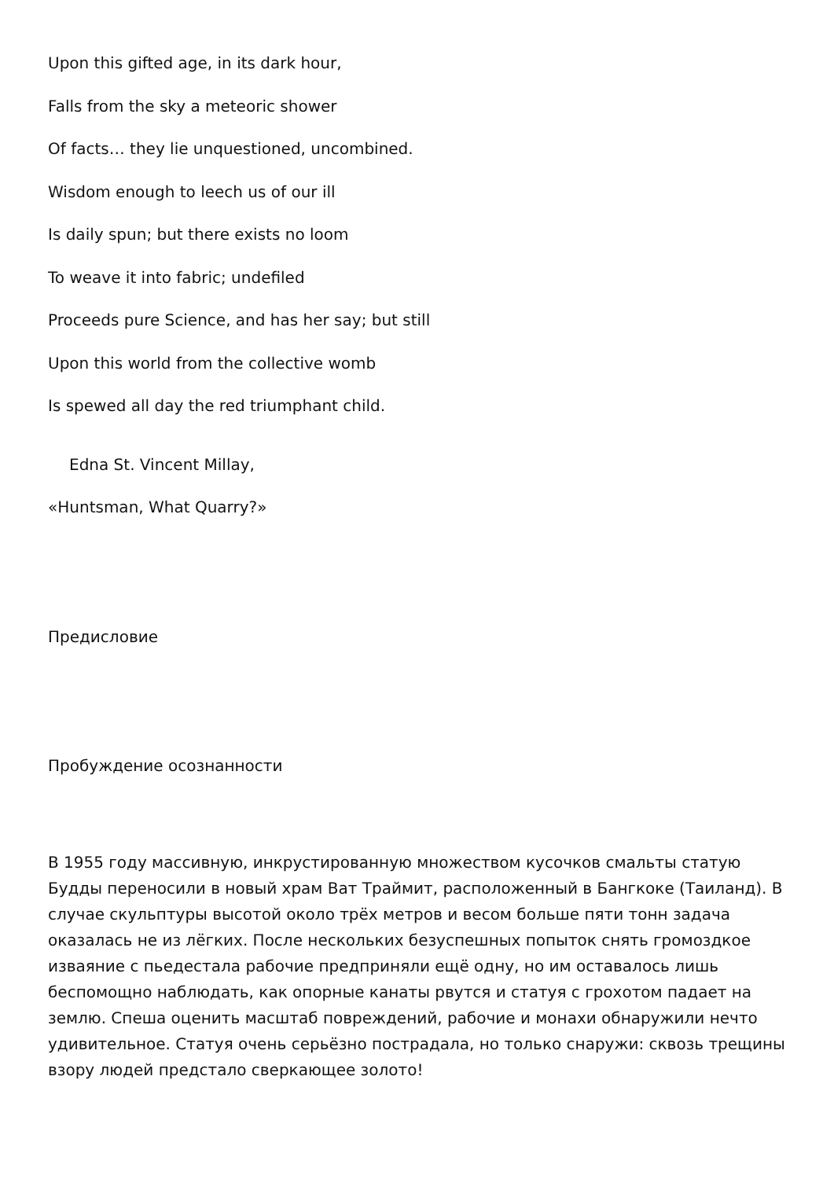Upon this gifted age, in its dark hour,
Falls from the sky a meteoric shower
Of facts… they lie unquestioned, uncombined.
Wisdom enough to leech us of our ill
Is daily spun; but there exists no loom
To weave it into fabric; undefiled
Proceeds pure Science, and has her say; but still
Upon this world from the collective womb
Is spewed all day the red triumphant child.
Edna St. Vincent Millay,
«Huntsman, What Quarry?»
Предисловие
Пробуждение осознанности
В 1955 году массивную, инкрустированную множеством кусочков смальты статую Будды переносили в новый храм Ват Траймит, расположенный в Бангкоке (Таиланд). В случае скульптуры высотой около трёх метров и весом больше пяти тонн задача оказалась не из лёгких. После нескольких безуспешных попыток снять громоздкое изваяние с пьедестала рабочие предприняли ещё одну, но им оставалось лишь беспомощно наблюдать, как опорные канаты рвутся и статуя с грохотом падает на землю. Спеша оценить масштаб повреждений, рабочие и монахи обнаружили нечто удивительное. Статуя очень серьёзно пострадала, но только снаружи: сквозь трещины взору людей предстало сверкающее золото!